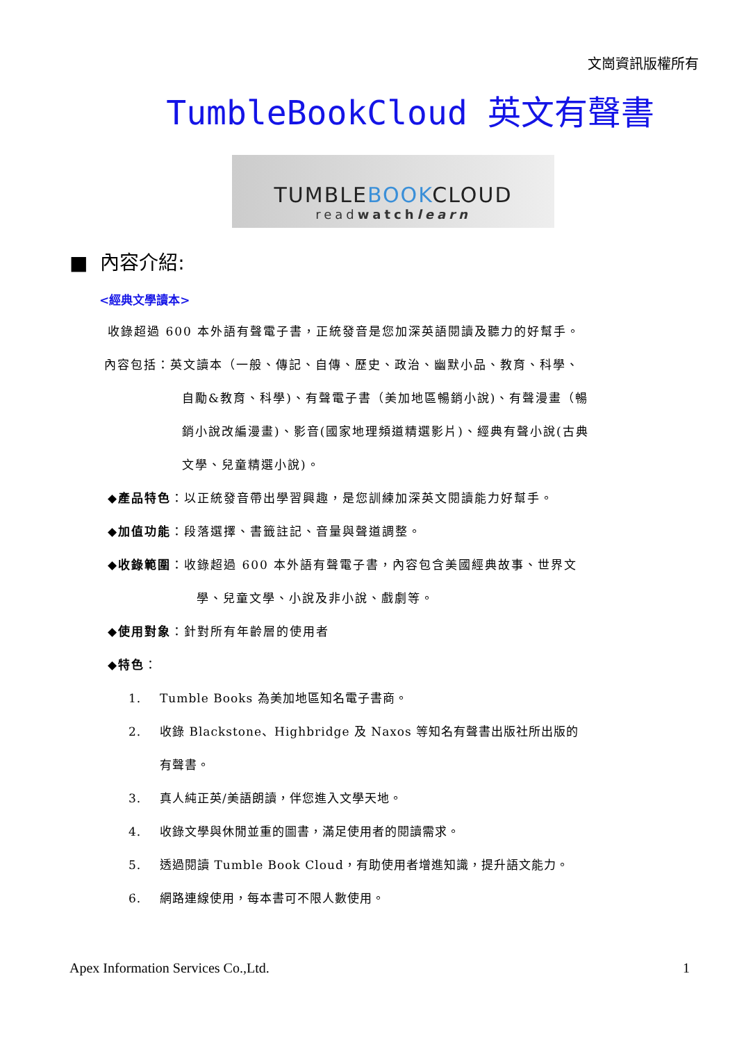文崗資訊版權所有
TumbleBookCloud 英文有聲書
TUMBLEBOOKCLOUD
readwatchlearn
■ 內容介紹:
<經典文學讀本>
收錄超過 600 本外語有聲電子書，正統發音是您加深英語閱讀及聽力的好幫手。
內容包括：英文讀本（一般、傳記、自傳、歷史、政治、幽默小品、教育、科學、
自勵&教育、科學)、有聲電子書（美加地區暢銷小說)、有聲漫畫（暢
銷小說改編漫畫)、影音(國家地理頻道精選影片)、經典有聲小說(古典
文學、兒童精選小說)。
◆產品特色：以正統發音帶出學習興趣，是您訓練加深英文閱讀能力好幫手。
◆加值功能：段落選擇、書籤註記、音量與聲道調整。
◆收錄範圍：收錄超過 600 本外語有聲電子書，內容包含美國經典故事、世界文
學、兒童文學、小說及非小說、戲劇等。
◆使用對象：針對所有年齡層的使用者
◆特色：
1. Tumble Books 為美加地區知名電子書商。
2. 收錄 Blackstone、Highbridge 及 Naxos 等知名有聲書出版社所出版的
有聲書。
3. 真人純正英/美語朗讀，伴您進入文學天地。
4. 收錄文學與休閒並重的圖書，滿足使用者的閱讀需求。
5. 透過閱讀 Tumble Book Cloud，有助使用者增進知識，提升語文能力。
6. 網路連線使用，每本書可不限人數使用。
Apex Information Services Co.,Ltd. 1